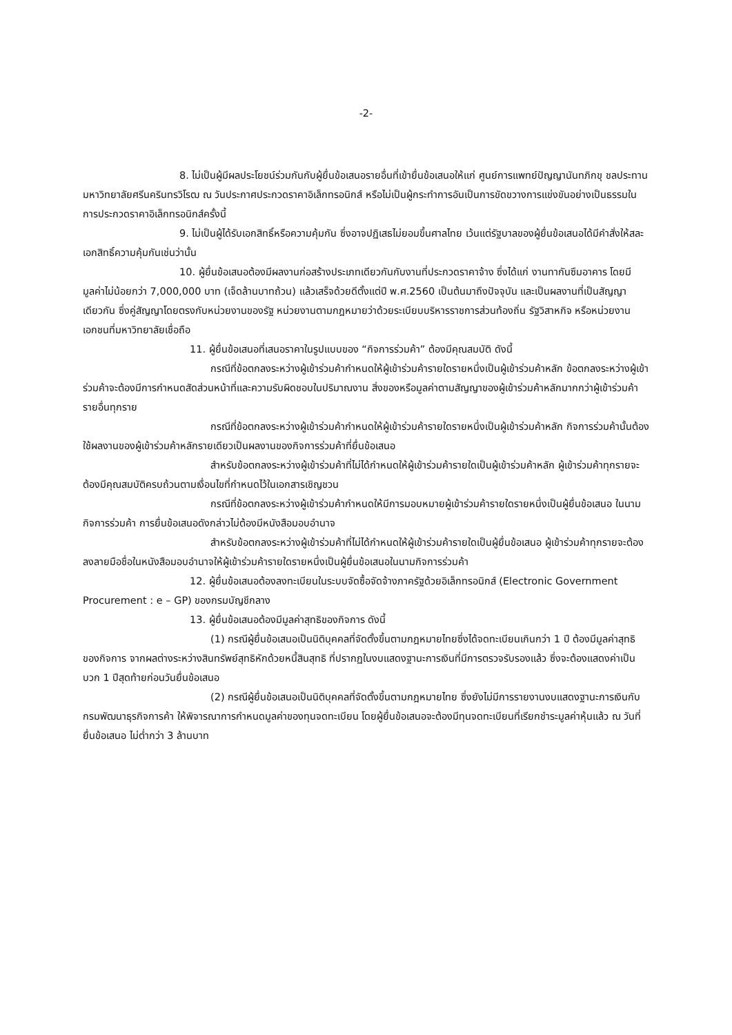-2-
8. ไม่เป็นผู้มีผลประโยชน์ร่วมกันกับผู้ยื่นข้อเสนอรายอื่นที่เข้ายื่นข้อเสนอให้แก่ ศูนย์การแพทย์ปัญญานันทภิกขุ ชลประทาน มหาวิทยาลัยศรีนครินทรวิโรฒ ณ วันประกาศประกวดราคาอิเล็กทรอนิกส์ หรือไม่เป็นผู้กระทำการอันเป็นการขัดขวางการแข่งขันอย่างเป็นธรรมในการประกวดราคาอิเล็กทรอนิกส์ครั้งนี้
9. ไม่เป็นผู้ได้รับเอกสิทธิ์หรือความคุ้มกัน ซึ่งอาจปฏิเสธไม่ยอมขึ้นศาลไทย เว้นแต่รัฐบาลของผู้ยื่นข้อเสนอได้มีคำสั่งให้สละเอกสิทธิ์ความคุ้มกันเช่นว่านั้น
10. ผู้ยื่นข้อเสนอต้องมีผลงานก่อสร้างประเภทเดียวกันกับงานที่ประกวดราคาจ้าง ซึ่งได้แก่ งานทากันซึมอาคาร โดยมีมูลค่าไม่น้อยกว่า 7,000,000 บาท (เจ็ดล้านบาทถ้วน) แล้วเสร็จด้วยดีตั้งแต่ปี พ.ศ.2560 เป็นต้นมาถึงปัจจุบัน และเป็นผลงานที่เป็นสัญญาเดียวกัน ซึ่งคู่สัญญาโดยตรงกับหน่วยงานของรัฐ หน่วยงานตามกฎหมายว่าด้วยระเบียบบริหารราชการส่วนท้องถิ่น รัฐวิสาหกิจ หรือหน่วยงานเอกชนที่มหาวิทยาลัยเชื่อถือ
11. ผู้ยื่นข้อเสนอที่เสนอราคาในรูปแบบของ “กิจการร่วมค้า” ต้องมีคุณสมบัติ ดังนี้
กรณีที่ข้อตกลงระหว่างผู้เข้าร่วมค้ากำหนดให้ผู้เข้าร่วมค้ารายใดรายหนึ่งเป็นผู้เข้าร่วมค้าหลัก ข้อตกลงระหว่างผู้เข้าร่วมค้าจะต้องมีการกำหนดสัดส่วนหน้าที่และความรับผิดชอบในปริมาณงาน สิ่งของหรือมูลค่าตามสัญญาของผู้เข้าร่วมค้าหลักมากกว่าผู้เข้าร่วมค้ารายอื่นทุกราย
กรณีที่ข้อตกลงระหว่างผู้เข้าร่วมค้ากำหนดให้ผู้เข้าร่วมค้ารายใดรายหนึ่งเป็นผู้เข้าร่วมค้าหลัก กิจการร่วมค้านั้นต้องใช้ผลงานของผู้เข้าร่วมค้าหลักรายเดียวเป็นผลงานของกิจการร่วมค้าที่ยื่นข้อเสนอ
สำหรับข้อตกลงระหว่างผู้เข้าร่วมค้าที่ไม่ได้กำหนดให้ผู้เข้าร่วมค้ารายใดเป็นผู้เข้าร่วมค้าหลัก ผู้เข้าร่วมค้าทุกรายจะต้องมีคุณสมบัติครบถ้วนตามเงื่อนไขที่กำหนดไว้ในเอกสารเชิญชวน
กรณีที่ข้อตกลงระหว่างผู้เข้าร่วมค้ากำหนดให้มีการมอบหมายผู้เข้าร่วมค้ารายใดรายหนึ่งเป็นผู้ยื่นข้อเสนอ ในนามกิจการร่วมค้า การยื่นข้อเสนอดังกล่าวไม่ต้องมีหนังสือมอบอำนาจ
สำหรับข้อตกลงระหว่างผู้เข้าร่วมค้าที่ไม่ได้กำหนดให้ผู้เข้าร่วมค้ารายใดเป็นผู้ยื่นข้อเสนอ ผู้เข้าร่วมค้าทุกรายจะต้องลงลายมือชื่อในหนังสือมอบอำนาจให้ผู้เข้าร่วมค้ารายใดรายหนึ่งเป็นผู้ยื่นข้อเสนอในนามกิจการร่วมค้า
12. ผู้ยื่นข้อเสนอต้องลงทะเบียนในระบบจัดซื้อจัดจ้างภาครัฐด้วยอิเล็กทรอนิกส์ (Electronic Government Procurement : e – GP) ของกรมบัญชีกลาง
13. ผู้ยื่นข้อเสนอต้องมีมูลค่าสุทธิของกิจการ ดังนี้
(1) กรณีผู้ยื่นข้อเสนอเป็นนิติบุคคลที่จัดตั้งขึ้นตามกฎหมายไทยซึ่งได้จดทะเบียนเกินกว่า 1 ปี ต้องมีมูลค่าสุทธิของกิจการ จากผลต่างระหว่างสินทรัพย์สุทธิหักด้วยหนี้สินสุทธิ ที่ปรากฏในงบแสดงฐานะการเงินที่มีการตรวจรับรองแล้ว ซึ่งจะต้องแสดงค่าเป็นบวก 1 ปีสุดท้ายก่อนวันยื่นข้อเสนอ
(2) กรณีผู้ยื่นข้อเสนอเป็นนิติบุคคลที่จัดตั้งขึ้นตามกฎหมายไทย ซึ่งยังไม่มีการรายงานงบแสดงฐานะการเงินกับกรมพัฒนาธุรกิจการค้า ให้พิจารณาการกำหนดมูลค่าของทุนจดทะเบียน โดยผู้ยื่นข้อเสนอจะต้องมีทุนจดทะเบียนที่เรียกชำระมูลค่าหุ้นแล้ว ณ วันที่ยื่นข้อเสนอ ไม่ต่ำกว่า 3 ล้านบาท